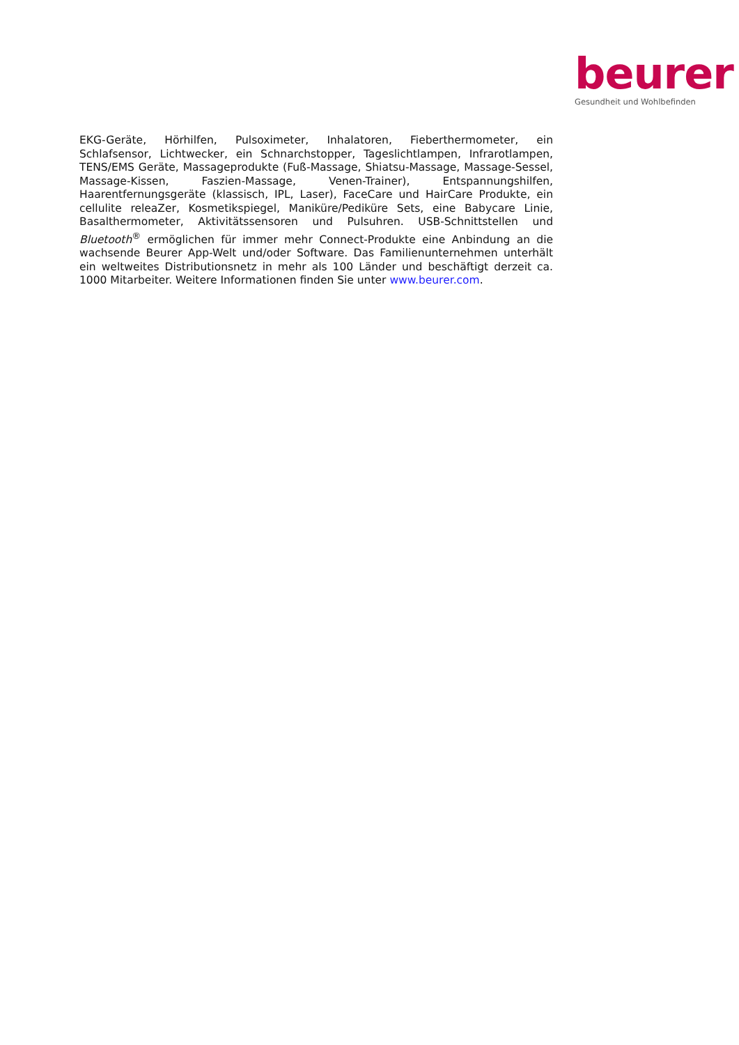beurer
Gesundheit und Wohlbefinden
EKG-Geräte, Hörhilfen, Pulsoximeter, Inhalatoren, Fieberthermometer, ein Schlafsensor, Lichtwecker, ein Schnarchstopper, Tageslichtlampen, Infrarotlampen, TENS/EMS Geräte, Massageprodukte (Fuß-Massage, Shiatsu-Massage, Massage-Sessel, Massage-Kissen, Faszien-Massage, Venen-Trainer), Entspannungshilfen, Haarentfernungsgeräte (klassisch, IPL, Laser), FaceCare und HairCare Produkte, ein cellulite releaZer, Kosmetikspiegel, Maniküre/Pediküre Sets, eine Babycare Linie, Basalthermometer, Aktivitätssensoren und Pulsuhren. USB-Schnittstellen und Bluetooth<sup>®</sup> ermöglichen für immer mehr Connect-Produkte eine Anbindung an die wachsende Beurer App-Welt und/oder Software. Das Familienunternehmen unterhält ein weltweites Distributionsnetz in mehr als 100 Länder und beschäftigt derzeit ca. 1000 Mitarbeiter. Weitere Informationen finden Sie unter www.beurer.com.